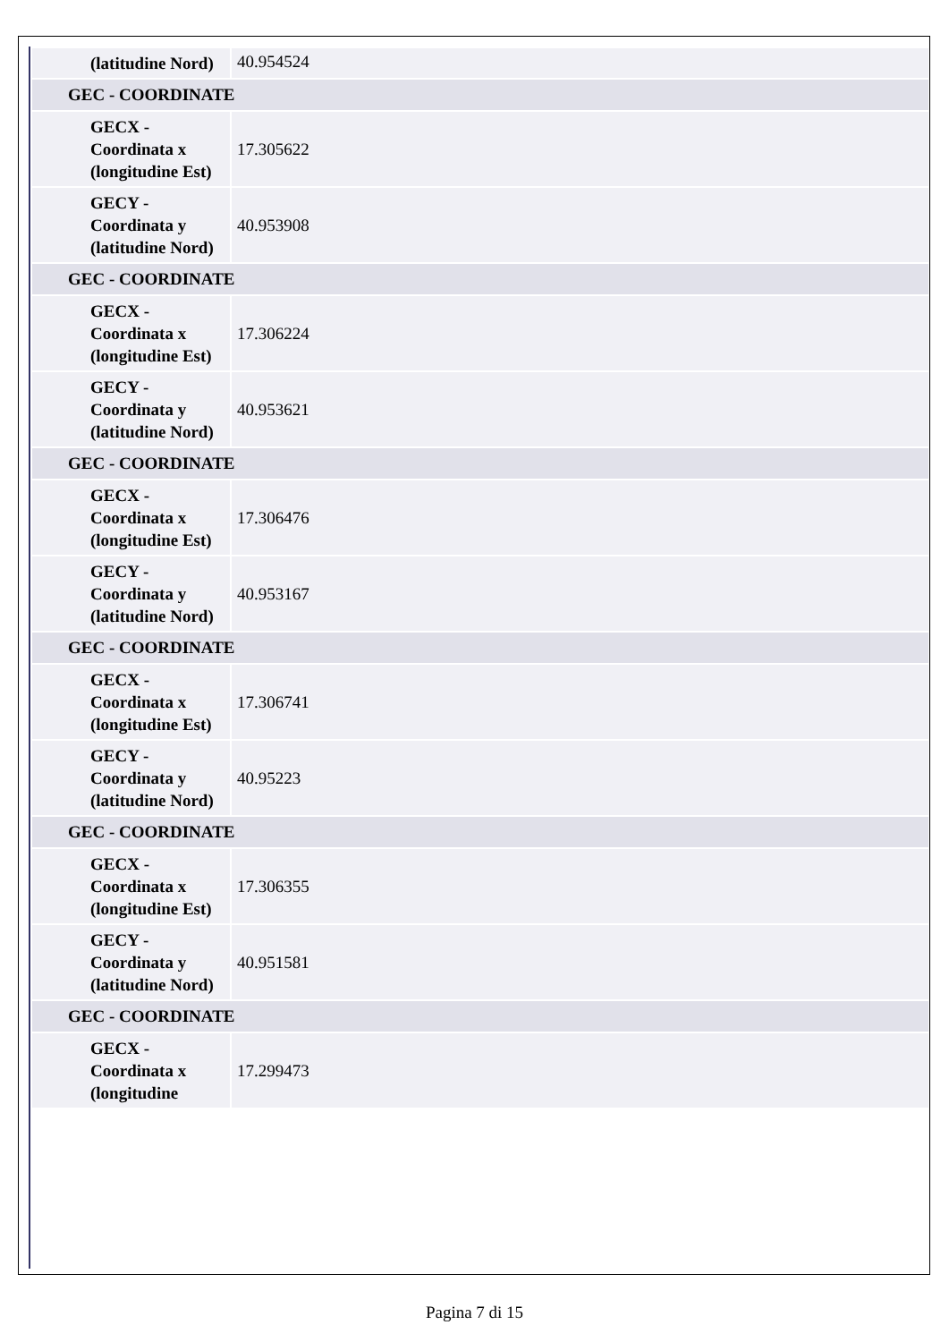| (latitudine Nord) | 40.954524 |
| GEC - COORDINATE | |
| GECX - Coordinata x (longitudine Est) | 17.305622 |
| GECY - Coordinata y (latitudine Nord) | 40.953908 |
| GEC - COORDINATE | |
| GECX - Coordinata x (longitudine Est) | 17.306224 |
| GECY - Coordinata y (latitudine Nord) | 40.953621 |
| GEC - COORDINATE | |
| GECX - Coordinata x (longitudine Est) | 17.306476 |
| GECY - Coordinata y (latitudine Nord) | 40.953167 |
| GEC - COORDINATE | |
| GECX - Coordinata x (longitudine Est) | 17.306741 |
| GECY - Coordinata y (latitudine Nord) | 40.95223 |
| GEC - COORDINATE | |
| GECX - Coordinata x (longitudine Est) | 17.306355 |
| GECY - Coordinata y (latitudine Nord) | 40.951581 |
| GEC - COORDINATE | |
| GECX - Coordinata x (longitudine | 17.299473 |
Pagina 7 di 15